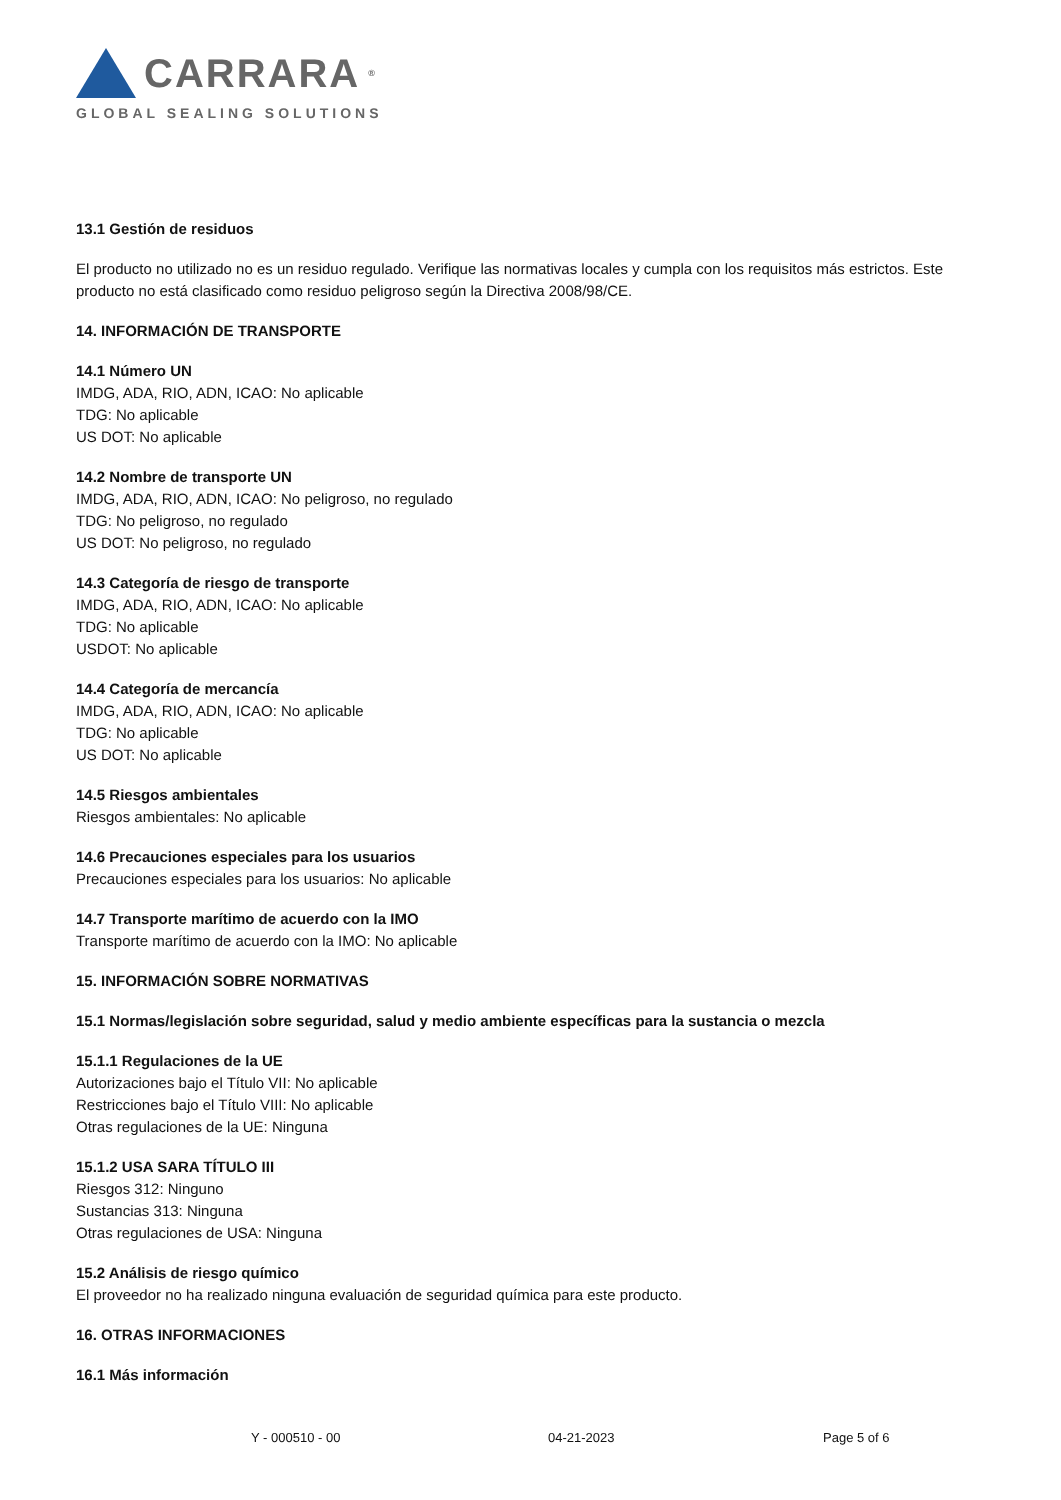CARRARA<sup>®</sup>
GLOBAL SEALING SOLUTIONS
13.1 Gestión de residuos
El producto no utilizado no es un residuo regulado. Verifique las normativas locales y cumpla con los requisitos más estrictos. Este producto no está clasificado como residuo peligroso según la Directiva 2008/98/CE.
14. INFORMACIÓN DE TRANSPORTE
14.1 Número UN
IMDG, ADA, RIO, ADN, ICAO: No aplicable
TDG: No aplicable
US DOT: No aplicable
14.2 Nombre de transporte UN
IMDG, ADA, RIO, ADN, ICAO: No peligroso, no regulado
TDG: No peligroso, no regulado
US DOT: No peligroso, no regulado
14.3 Categoría de riesgo de transporte
IMDG, ADA, RIO, ADN, ICAO: No aplicable
TDG: No aplicable
USDOT: No aplicable
14.4 Categoría de mercancía
IMDG, ADA, RIO, ADN, ICAO: No aplicable
TDG: No aplicable
US DOT: No aplicable
14.5 Riesgos ambientales
Riesgos ambientales: No aplicable
14.6 Precauciones especiales para los usuarios
Precauciones especiales para los usuarios: No aplicable
14.7 Transporte marítimo de acuerdo con la IMO
Transporte marítimo de acuerdo con la IMO: No aplicable
15. INFORMACIÓN SOBRE NORMATIVAS
15.1 Normas/legislación sobre seguridad, salud y medio ambiente específicas para la sustancia o mezcla
15.1.1 Regulaciones de la UE
Autorizaciones bajo el Título VII: No aplicable
Restricciones bajo el Título VIII: No aplicable
Otras regulaciones de la UE: Ninguna
15.1.2 USA SARA TÍTULO III
Riesgos 312: Ninguno
Sustancias 313: Ninguna
Otras regulaciones de USA: Ninguna
15.2 Análisis de riesgo químico
El proveedor no ha realizado ninguna evaluación de seguridad química para este producto.
16. OTRAS INFORMACIONES
16.1 Más información
Y - 000510 - 00 04-21-2023 Page 5 of 6